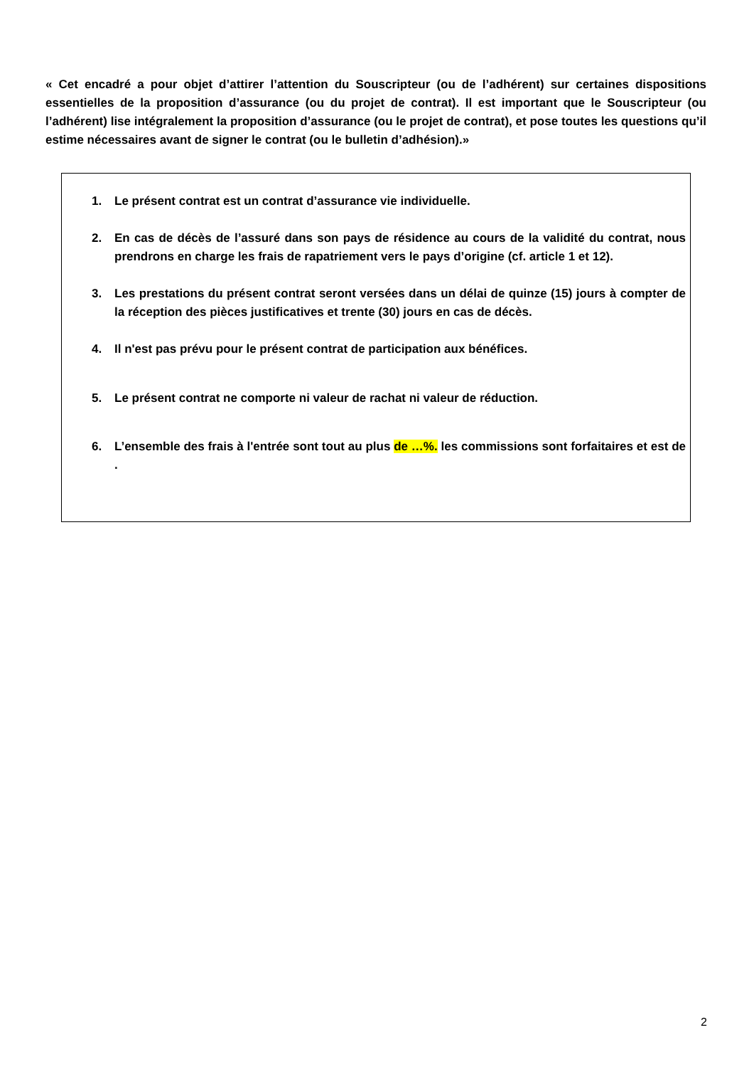« Cet encadré a pour objet d’attirer l’attention du Souscripteur (ou de l’adhérent) sur certaines dispositions essentielles de la proposition d’assurance (ou du projet de contrat). Il est important que le Souscripteur (ou l’adhérent) lise intégralement la proposition d’assurance (ou le projet de contrat), et pose toutes les questions qu’il estime nécessaires avant de signer le contrat (ou le bulletin d’adhésion).»
1. Le présent contrat est un contrat d’assurance vie individuelle.
2. En cas de décès de l’assuré dans son pays de résidence au cours de la validité du contrat, nous prendrons en charge les frais de rapatriement vers le pays d’origine (cf. article 1 et 12).
3. Les prestations du présent contrat seront versées dans un délai de quinze (15) jours à compter de la réception des pièces justificatives et trente (30) jours en cas de décès.
4. Il n'est pas prévu pour le présent contrat de participation aux bénéfices.
5. Le présent contrat ne comporte ni valeur de rachat ni valeur de réduction.
6. L’ensemble des frais à l'entrée sont tout au plus de …%. les commissions sont forfaitaires et est de .
2